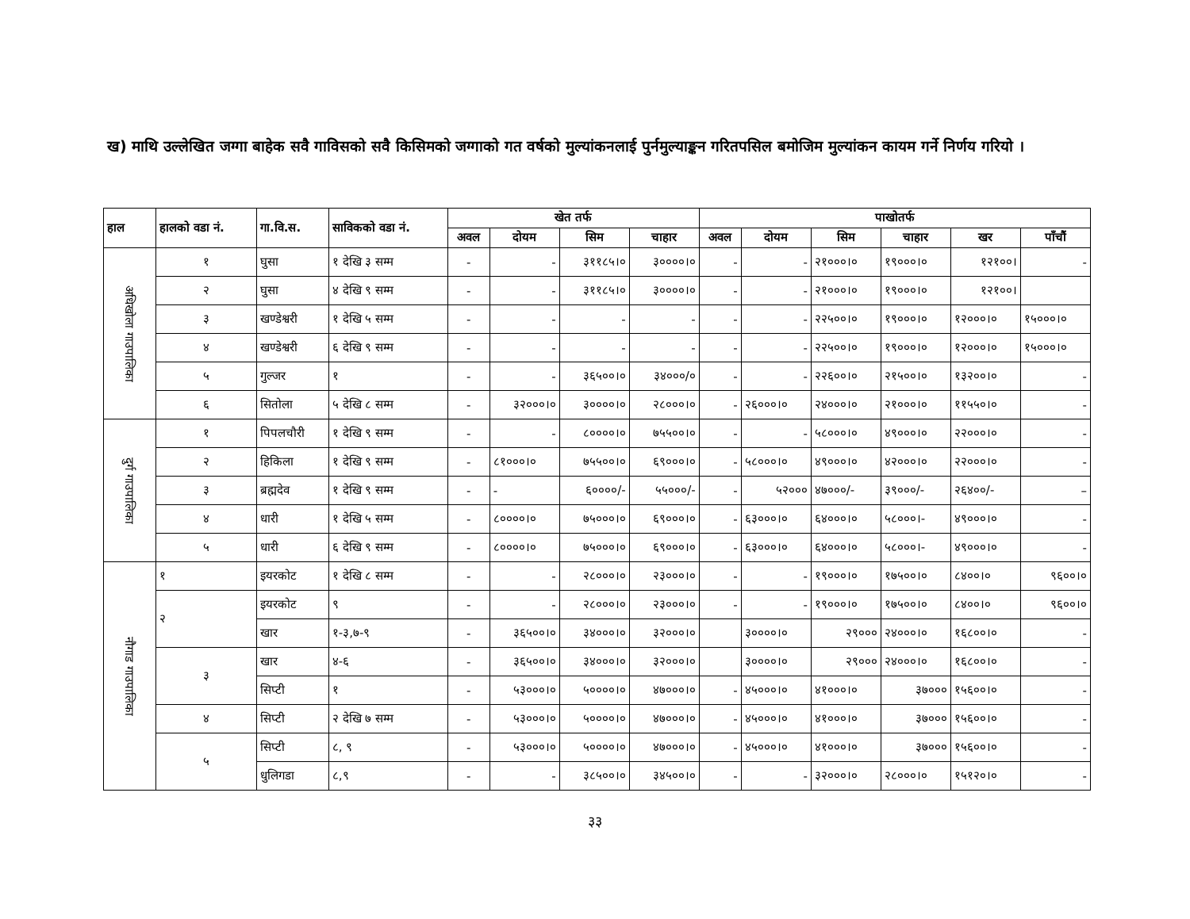ख) माथि उल्लेखित जग्गा बाहेक सवै गाविसको सवै किसिमको जग्गाको गत वर्षको मुल्यांकनलाई पुर्नमुल्याङ्कन गरितपसिल बमोजिम मुल्यांकन कायम गर्ने निर्णय गरियो ।
| हाल | हालको वडा नं. | गा.वि.स. | साविकको वडा नं. | खेत तर्फ | | | | पाखोतर्फ | | | | | |
| --- | --- | --- | --- | --- | --- | --- | --- | --- | --- | --- | --- | --- | --- |
| | | | | अवल | दोयम | सिम | चाहार | अवल | दोयम | सिम | चाहार | खर | पाँचौं |
| अधिखोला गाउपालिका | १ | घुसा | १ देखि ३ सम्म | - | - | ३११८५।० | ३००००।० | - | - | २१०००।० | १९०००।० | १२१००। | - |
| | २ | घुसा | ४ देखि ९ सम्म | - | - | ३११८५।० | ३००००।० | - | - | २१०००।० | १९०००।० | १२१००। | |
| | ३ | खण्डेश्वरी | १ देखि ५ सम्म | - | - | - | - | - | - | २२५००।० | १९०००।० | १२०००।० | १५०००।० |
| | ४ | खण्डेश्वरी | ६ देखि ९ सम्म | - | - | - | - | - | - | २२५००।० | १९०००।० | १२०००।० | १५०००।० |
| | ५ | गुल्जर | १ | - | - | ३६५००।० | ३४०००/० | - | - | २२६००।० | २१५००।० | १३२००।० | - |
| | ६ | सितोला | ५ देखि ८ सम्म | - | ३२०००।० | ३००००।० | २८०००।० | - | २६०००।० | २४०००।० | २१०००।० | ११५५०।० | - |
| दुर्ग गाउपालिका | १ | पिपलचौरी | १ देखि ९ सम्म | - | - | ८००००।० | ७५५००।० | - | - | ५८०००।० | ४९०००।० | २२०००।० | - |
| | २ | हिकिला | १ देखि ९ सम्म | - | ८१०००।० | ७५५००।० | ६९०००।० | - | ५८०००।० | ४९०००।० | ४२०००।० | २२०००।० | - |
| | ३ | ब्रह्मदेव | १ देखि ९ सम्म | - | - | ६००००/- | ५५०००/- | - | ५२००० | ४७०००/- | ३९०००/- | २६४००/- | – |
| | ४ | धारी | १ देखि ५ सम्म | - | ८००००।० | ७५०००।० | ६९०००।० | - | ६३०००।० | ६४०००।० | ५८०००।- | ४९०००।० | - |
| | ५ | धारी | ६ देखि ९ सम्म | - | ८००००।० | ७५०००।० | ६९०००।० | - | ६३०००।० | ६४०००।० | ५८०००।- | ४९०००।० | - |
| नौगाड गाउपालिका | १ | इयरकोट | १ देखि ८ सम्म | - | - | २८०००।० | २३०००।० | - | - | १९०००।० | १७५००।० | ८४००।० | ९६००।० |
| | २ | इयरकोट | ९ | - | - | २८०००।० | २३०००।० | - | - | १९०००।० | १७५००।० | ८४००।० | ९६००।० |
| | | खार | १-३,७-९ | - | ३६५००।० | ३४०००।० | ३२०००।० | | ३००००।० | २९००० | २४०००।० | १६८००।० | - |
| | ३ | खार | ४-६ | - | ३६५००।० | ३४०००।० | ३२०००।० | | ३००००।० | २९००० | २४०००।० | १६८००।० | - |
| | | सिप्टी | १ | - | ५३०००।० | ५००००।० | ४७०००।० | - | ४५०००।० | ४१०००।० | ३७००० | १५६००।० | - |
| | ४ | सिप्टी | २ देखि ७ सम्म | - | ५३०००।० | ५००००।० | ४७०००।० | - | ४५०००।० | ४१०००।० | ३७००० | १५६००।० | - |
| | ५ | सिप्टी | ८, ९ | - | ५३०००।० | ५००००।० | ४७०००।० | - | ४५०००।० | ४१०००।० | ३७००० | १५६००।० | - |
| | | धुलिगडा | ८,९ | - | - | ३८५००।० | ३४५००।० | - | - | ३२०००।० | २८०००।० | १५१२०।० | - |
३३